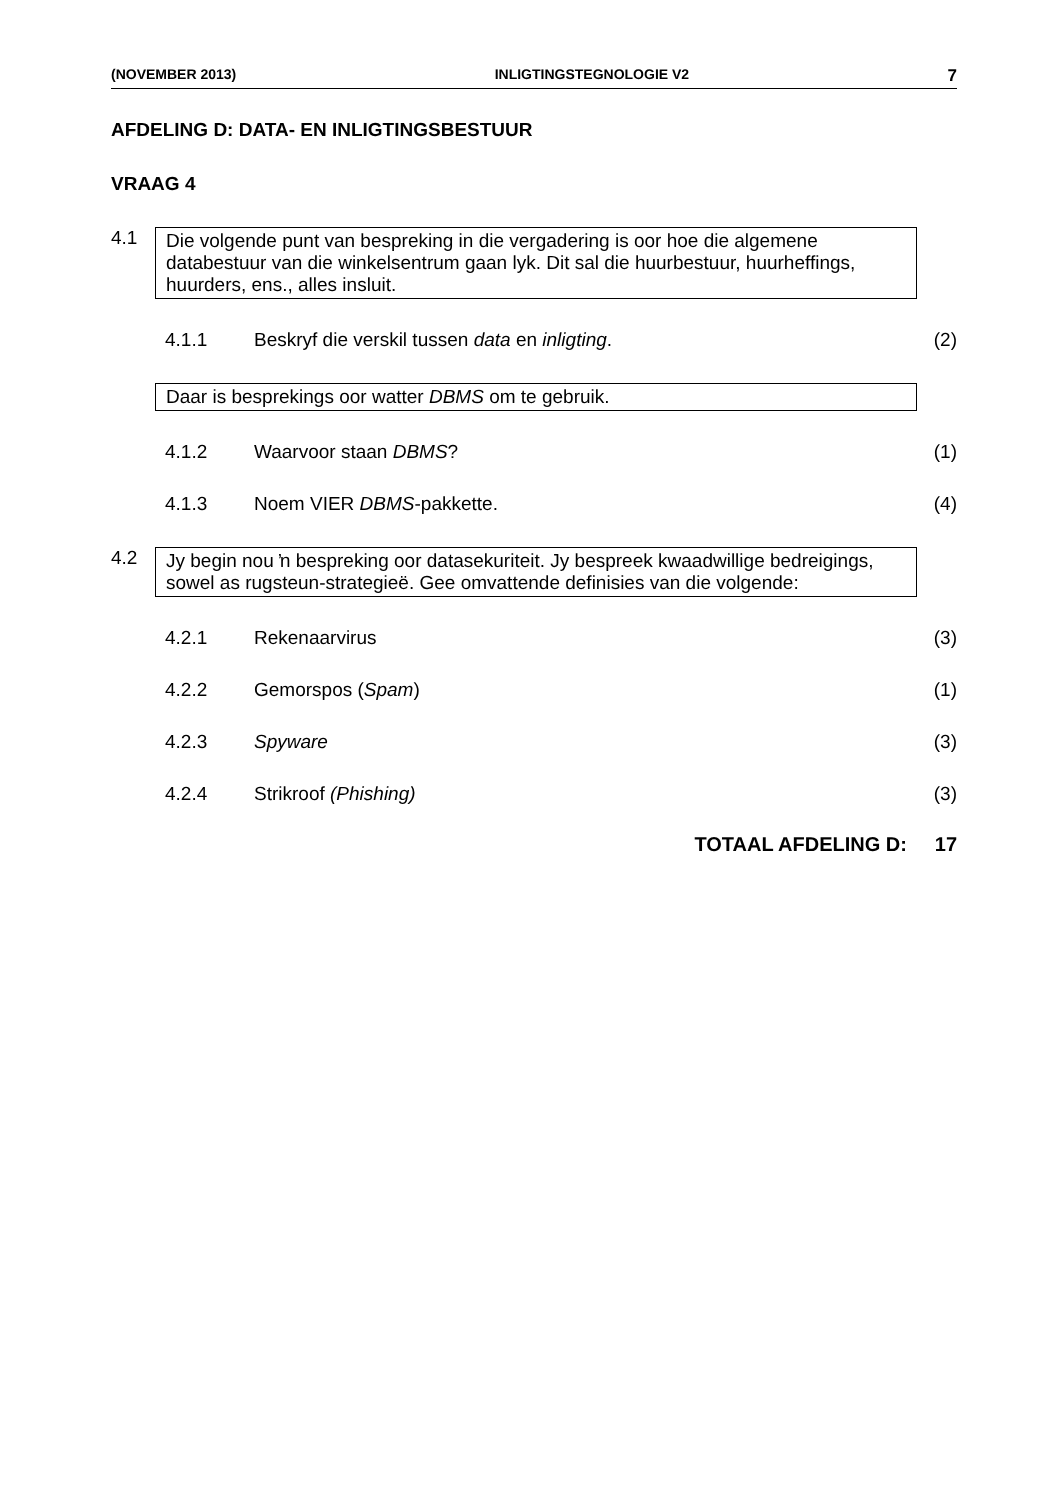(NOVEMBER 2013) INLIGTINGSTEGNOLOGIE V2 7
AFDELING D: DATA- EN INLIGTINGSBESTUUR
VRAAG 4
4.1
Die volgende punt van bespreking in die vergadering is oor hoe die algemene databestuur van die winkelsentrum gaan lyk. Dit sal die huurbestuur, huurheffings, huurders, ens., alles insluit.
4.1.1 Beskryf die verskil tussen data en inligting. (2)
Daar is besprekings oor watter DBMS om te gebruik.
4.1.2 Waarvoor staan DBMS? (1)
4.1.3 Noem VIER DBMS-pakkette. (4)
4.2
Jy begin nou ŉ bespreking oor datasekuriteit. Jy bespreek kwaadwillige bedreigings, sowel as rugsteun-strategieë. Gee omvattende definisies van die volgende:
4.2.1 Rekenaarvirus (3)
4.2.2 Gemorspos (Spam) (1)
4.2.3 Spyware (3)
4.2.4 Strikroof (Phishing) (3)
TOTAAL AFDELING D: 17